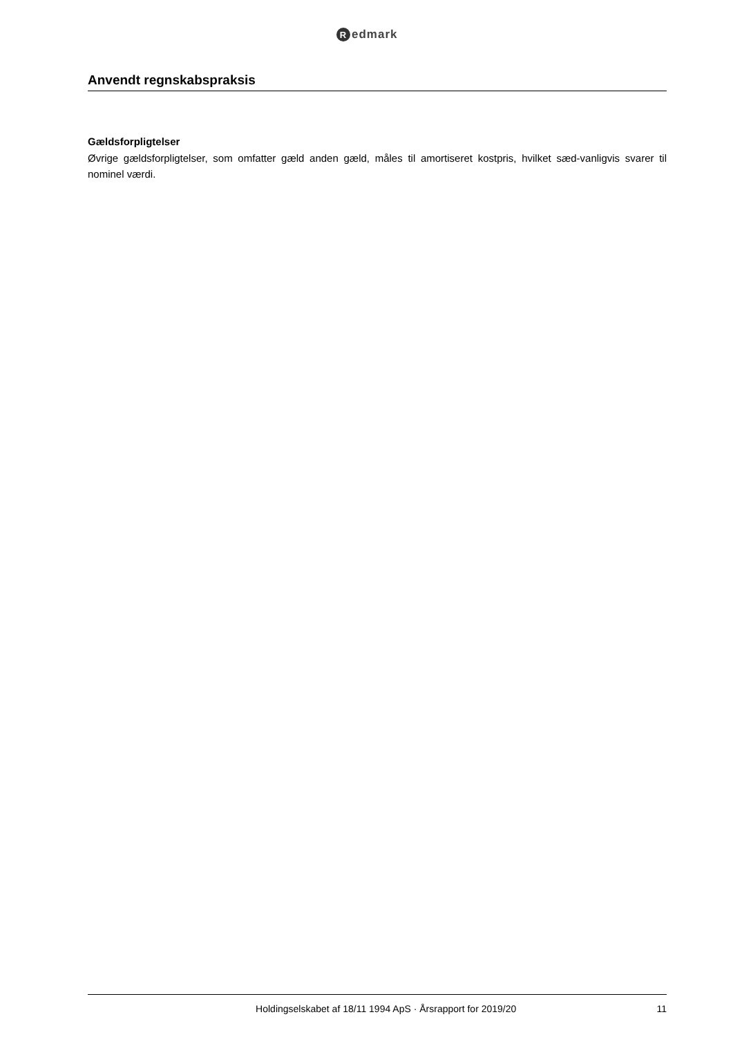Redmark
Anvendt regnskabspraksis
Gældsforpligtelser
Øvrige gældsforpligtelser, som omfatter gæld anden gæld, måles til amortiseret kostpris, hvilket sæd-vanligvis svarer til nominel værdi.
Holdingselskabet af 18/11 1994 ApS · Årsrapport for 2019/20 11